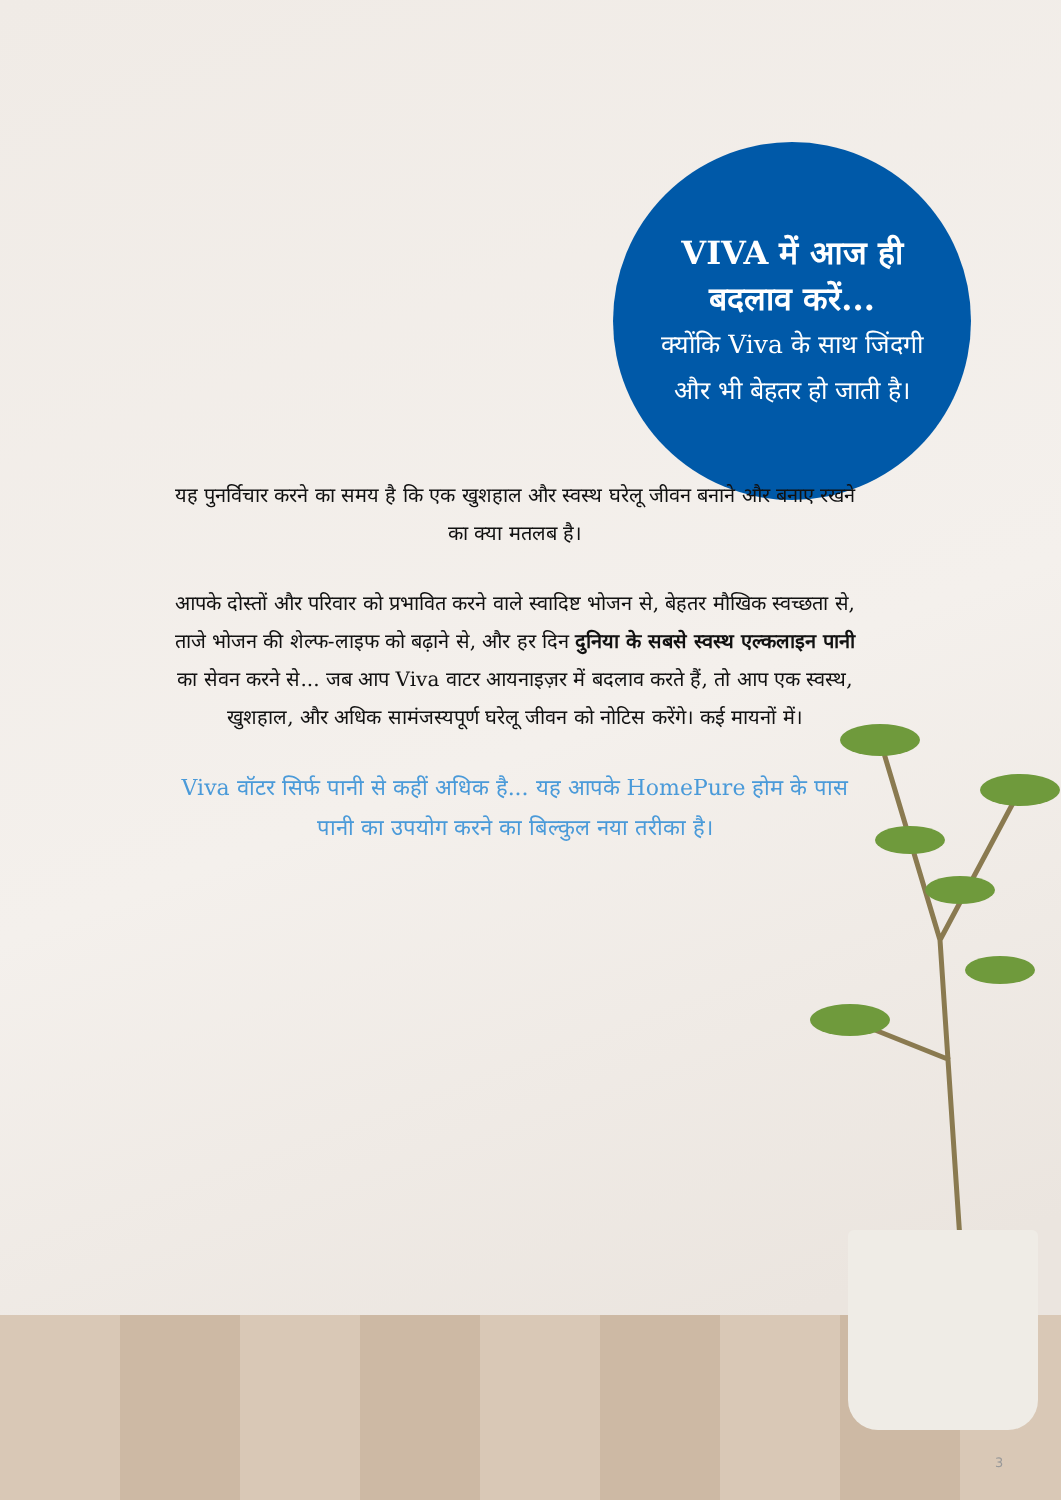VIVA में आज ही
बदलाव करें...
क्योंकि Viva के साथ जिंदगी
और भी बेहतर हो जाती है।
यह पुनर्विचार करने का समय है कि एक खुशहाल और स्वस्थ घरेलू जीवन बनाने और बनाए रखने का क्या मतलब है।
आपके दोस्तों और परिवार को प्रभावित करने वाले स्वादिष्ट भोजन से, बेहतर मौखिक स्वच्छता से, ताजे भोजन की शेल्फ-लाइफ को बढ़ाने से, और हर दिन दुनिया के सबसे स्वस्थ एल्कलाइन पानी का सेवन करने से... जब आप Viva वाटर आयनाइज़र में बदलाव करते हैं, तो आप एक स्वस्थ, खुशहाल, और अधिक सामंजस्यपूर्ण घरेलू जीवन को नोटिस करेंगे। कई मायनों में।
Viva वॉटर सिर्फ पानी से कहीं अधिक है... यह आपके HomePure होम के पास पानी का उपयोग करने का बिल्कुल नया तरीका है।
3